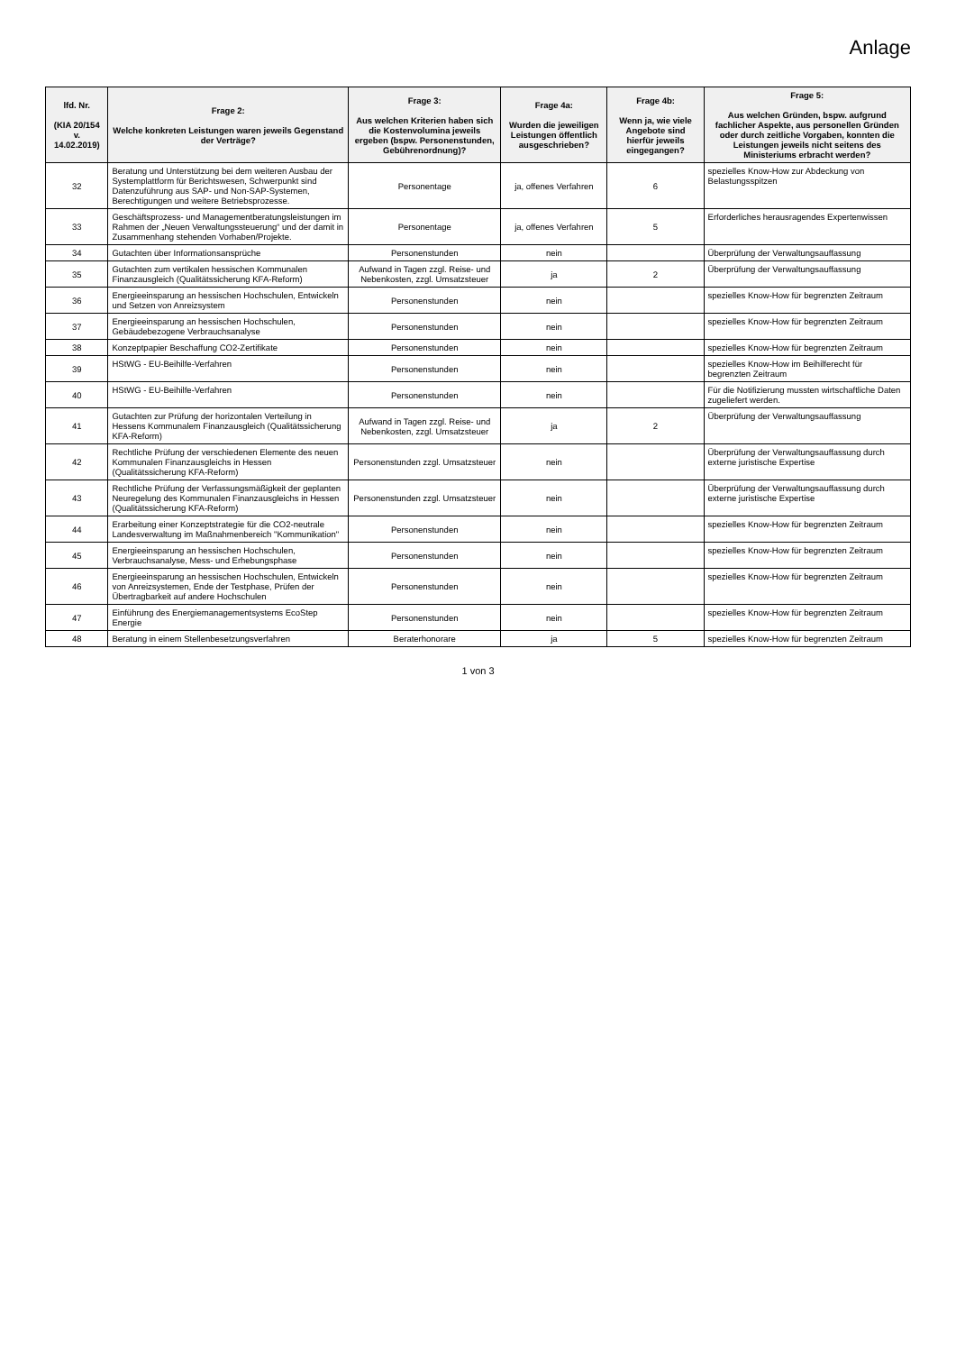Anlage
| lfd. Nr. (KIA 20/154 v. 14.02.2019) | Frage 2: Welche konkreten Leistungen waren jeweils Gegenstand der Verträge? | Frage 3: Aus welchen Kriterien haben sich die Kostenvolumina jeweils ergeben (bspw. Personenstunden, Gebührenordnung)? | Frage 4a: Wurden die jeweiligen Leistungen öffentlich ausgeschrieben? | Frage 4b: Wenn ja, wie viele Angebote sind hierfür jeweils eingegangen? | Frage 5: Aus welchen Gründen, bspw. aufgrund fachlicher Aspekte, aus personellen Gründen oder durch zeitliche Vorgaben, konnten die Leistungen jeweils nicht seitens des Ministeriums erbracht werden? |
| --- | --- | --- | --- | --- | --- |
| 32 | Beratung und Unterstützung bei dem weiteren Ausbau der Systemplattform für Berichtswesen, Schwerpunkt sind Datenzuführung aus SAP- und Non-SAP-Systemen, Berechtigungen und weitere Betriebsprozesse. | Personentage | ja, offenes Verfahren | 6 | spezielles Know-How zur Abdeckung von Belastungsspitzen |
| 33 | Geschäftsprozess- und Managementberatungsleistungen im Rahmen der „Neuen Verwaltungssteuerung“ und der damit in Zusammenhang stehenden Vorhaben/Projekte. | Personentage | ja, offenes Verfahren | 5 | Erforderliches herausragendes Expertenwissen |
| 34 | Gutachten über Informationsansprüche | Personenstunden | nein | | Überprüfung der Verwaltungsauffassung |
| 35 | Gutachten zum vertikalen hessischen Kommunalen Finanzausgleich (Qualitätssicherung KFA-Reform) | Aufwand in Tagen zzgl. Reise- und Nebenkosten, zzgl. Umsatzsteuer | ja | 2 | Überprüfung der Verwaltungsauffassung |
| 36 | Energieeinsparung an hessischen Hochschulen, Entwickeln und Setzen von Anreizsystem | Personenstunden | nein | | spezielles Know-How für begrenzten Zeitraum |
| 37 | Energieeinsparung an hessischen Hochschulen, Gebäudebezogene Verbrauchsanalyse | Personenstunden | nein | | spezielles Know-How für begrenzten Zeitraum |
| 38 | Konzeptpapier Beschaffung CO2-Zertifikate | Personenstunden | nein | | spezielles Know-How für begrenzten Zeitraum |
| 39 | HStWG - EU-Beihilfe-Verfahren | Personenstunden | nein | | spezielles Know-How im Beihilferecht für begrenzten Zeitraum |
| 40 | HStWG - EU-Beihilfe-Verfahren | Personenstunden | nein | | Für die Notifizierung mussten wirtschaftliche Daten zugeliefert werden. |
| 41 | Gutachten zur Prüfung der horizontalen Verteilung in Hessens Kommunalem Finanzausgleich (Qualitätssicherung KFA-Reform) | Aufwand in Tagen zzgl. Reise- und Nebenkosten, zzgl. Umsatzsteuer | ja | 2 | Überprüfung der Verwaltungsauffassung |
| 42 | Rechtliche Prüfung der verschiedenen Elemente des neuen Kommunalen Finanzausgleichs in Hessen (Qualitätssicherung KFA-Reform) | Personenstunden zzgl. Umsatzsteuer | nein | | Überprüfung der Verwaltungsauffassung durch externe juristische Expertise |
| 43 | Rechtliche Prüfung der Verfassungsmäßigkeit der geplanten Neuregelung des Kommunalen Finanzausgleichs in Hessen (Qualitätssicherung KFA-Reform) | Personenstunden zzgl. Umsatzsteuer | nein | | Überprüfung der Verwaltungsauffassung durch externe juristische Expertise |
| 44 | Erarbeitung einer Konzeptstrategie für die CO2-neutrale Landesverwaltung im Maßnahmenbereich "Kommunikation" | Personenstunden | nein | | spezielles Know-How für begrenzten Zeitraum |
| 45 | Energieeinsparung an hessischen Hochschulen, Verbrauchsanalyse, Mess- und Erhebungsphase | Personenstunden | nein | | spezielles Know-How für begrenzten Zeitraum |
| 46 | Energieeinsparung an hessischen Hochschulen, Entwickeln von Anreizsystemen, Ende der Testphase, Prüfen der Übertragbarkeit auf andere Hochschulen | Personenstunden | nein | | spezielles Know-How für begrenzten Zeitraum |
| 47 | Einführung des Energiemanagementsystems EcoStep Energie | Personenstunden | nein | | spezielles Know-How für begrenzten Zeitraum |
| 48 | Beratung in einem Stellenbesetzungsverfahren | Beraterhonorare | ja | 5 | spezielles Know-How für begrenzten Zeitraum |
1 von 3